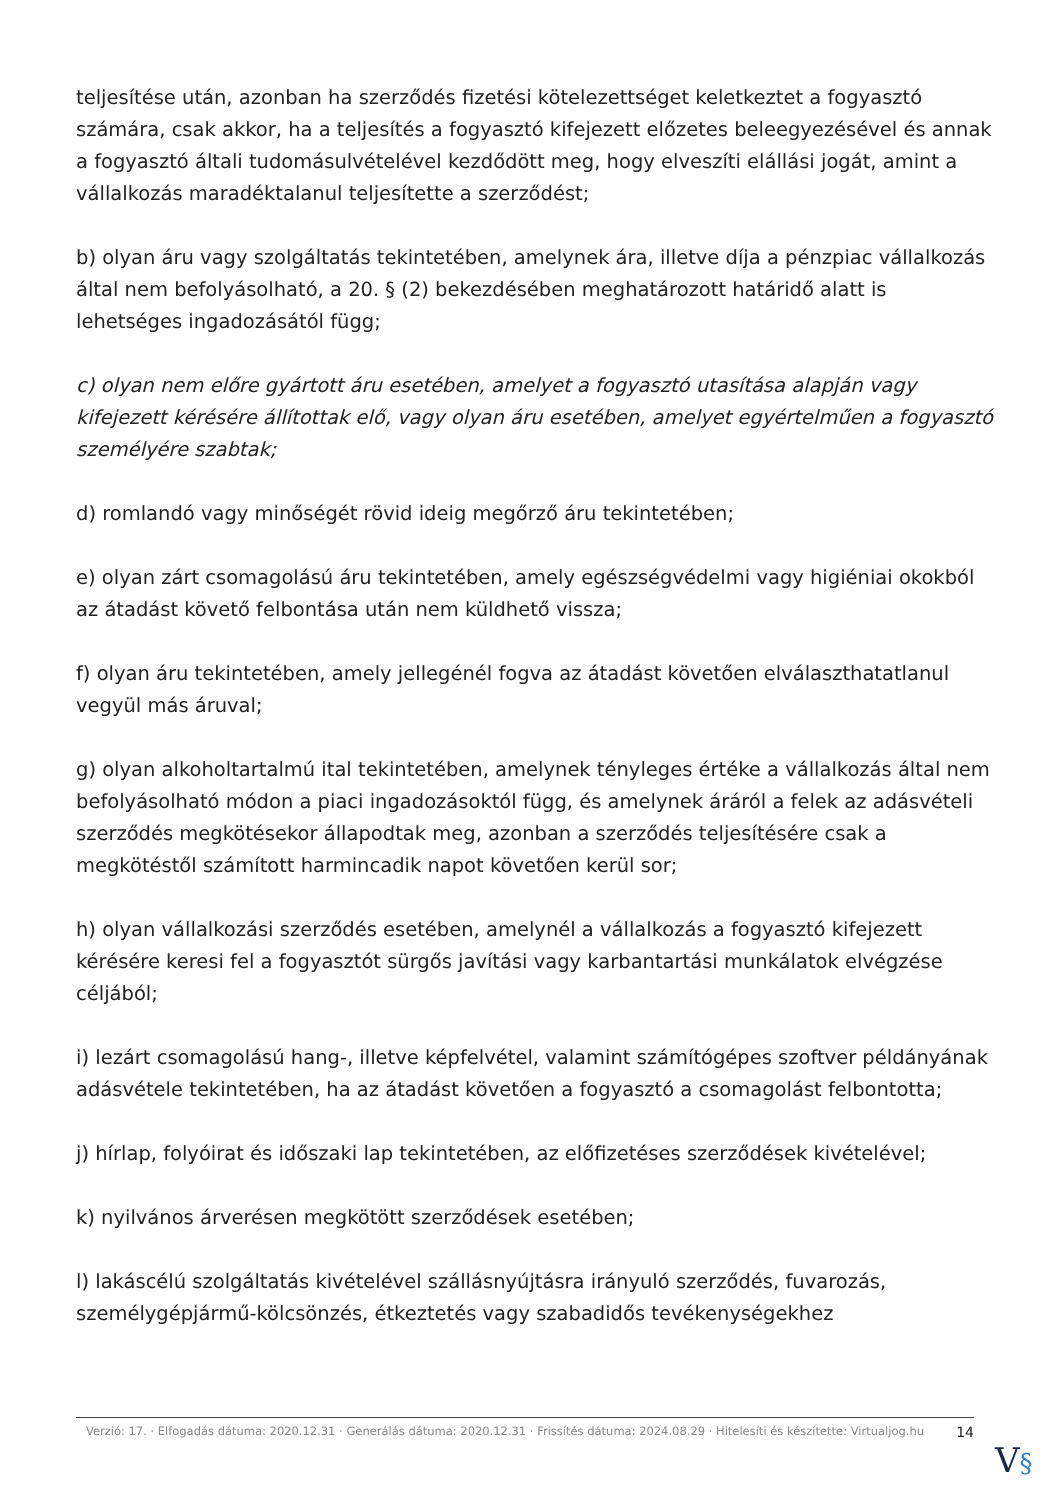teljesítése után, azonban ha szerződés fizetési kötelezettséget keletkeztet a fogyasztó számára, csak akkor, ha a teljesítés a fogyasztó kifejezett előzetes beleegyezésével és annak a fogyasztó általi tudomásulvételével kezdődött meg, hogy elveszíti elállási jogát, amint a vállalkozás maradéktalanul teljesítette a szerződést;
b) olyan áru vagy szolgáltatás tekintetében, amelynek ára, illetve díja a pénzpiac vállalkozás által nem befolyásolható, a 20. § (2) bekezdésében meghatározott határidő alatt is lehetséges ingadozásától függ;
c) olyan nem előre gyártott áru esetében, amelyet a fogyasztó utasítása alapján vagy kifejezett kérésére állítottak elő, vagy olyan áru esetében, amelyet egyértelműen a fogyasztó személyére szabtak;
d) romlandó vagy minőségét rövid ideig megőrző áru tekintetében;
e) olyan zárt csomagolású áru tekintetében, amely egészségvédelmi vagy higiéniai okokból az átadást követő felbontása után nem küldhető vissza;
f) olyan áru tekintetében, amely jellegénél fogva az átadást követően elválaszthatatlanul vegyül más áruval;
g) olyan alkoholtartalmú ital tekintetében, amelynek tényleges értéke a vállalkozás által nem befolyásolható módon a piaci ingadozásoktól függ, és amelynek áráról a felek az adásvételi szerződés megkötésekor állapodtak meg, azonban a szerződés teljesítésére csak a megkötéstől számított harmincadik napot követően kerül sor;
h) olyan vállalkozási szerződés esetében, amelynél a vállalkozás a fogyasztó kifejezett kérésére keresi fel a fogyasztót sürgős javítási vagy karbantartási munkálatok elvégzése céljából;
i) lezárt csomagolású hang-, illetve képfelvétel, valamint számítógépes szoftver példányának adásvétele tekintetében, ha az átadást követően a fogyasztó a csomagolást felbontotta;
j) hírlap, folyóirat és időszaki lap tekintetében, az előfizetéses szerződések kivételével;
k) nyilvános árverésen megkötött szerződések esetében;
l) lakáscélú szolgáltatás kivételével szállásnyújtásra irányuló szerződés, fuvarozás, személygépjármű-kölcsönzés, étkeztetés vagy szabadidős tevékenységekhez
Verzió: 17. · Elfogadás dátuma: 2020.12.31 · Generálás dátuma: 2020.12.31 · Frissítés dátuma: 2024.08.29 · Hitelesíti és készítette: Virtualjog.hu
14
V§